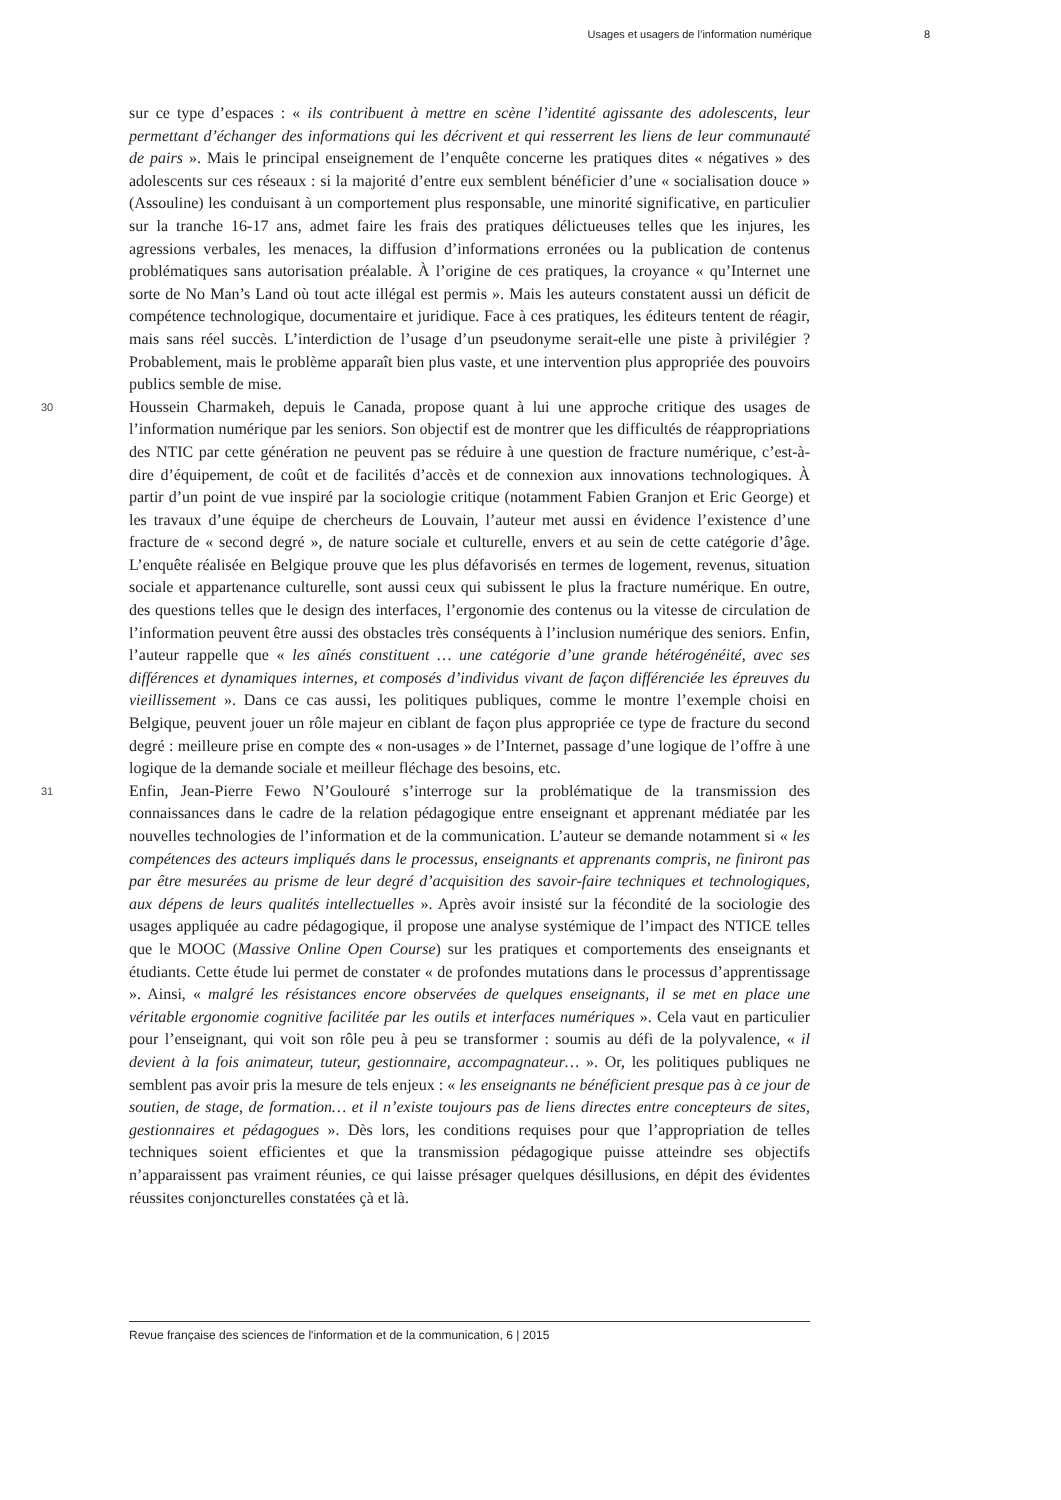Usages et usagers de l’information numérique 8
sur ce type d’espaces : « ils contribuent à mettre en scène l’identité agissante des adolescents, leur permettant d’échanger des informations qui les décrivent et qui resserrent les liens de leur communauté de pairs ». Mais le principal enseignement de l’enquête concerne les pratiques dites « négatives » des adolescents sur ces réseaux : si la majorité d’entre eux semblent bénéficier d’une « socialisation douce » (Assouline) les conduisant à un comportement plus responsable, une minorité significative, en particulier sur la tranche 16-17 ans, admet faire les frais des pratiques délictueuses telles que les injures, les agressions verbales, les menaces, la diffusion d’informations erronées ou la publication de contenus problématiques sans autorisation préalable. À l’origine de ces pratiques, la croyance « qu’Internet une sorte de No Man’s Land où tout acte illégal est permis ». Mais les auteurs constatent aussi un déficit de compétence technologique, documentaire et juridique. Face à ces pratiques, les éditeurs tentent de réagir, mais sans réel succès. L’interdiction de l’usage d’un pseudonyme serait-elle une piste à privilégier ? Probablement, mais le problème apparaît bien plus vaste, et une intervention plus appropriée des pouvoirs publics semble de mise.
30
Houssein Charmakeh, depuis le Canada, propose quant à lui une approche critique des usages de l’information numérique par les seniors. Son objectif est de montrer que les difficultés de réappropriations des NTIC par cette génération ne peuvent pas se réduire à une question de fracture numérique, c’est-à-dire d’équipement, de coût et de facilités d’accès et de connexion aux innovations technologiques. À partir d’un point de vue inspiré par la sociologie critique (notamment Fabien Granjon et Eric George) et les travaux d’une équipe de chercheurs de Louvain, l’auteur met aussi en évidence l’existence d’une fracture de « second degré », de nature sociale et culturelle, envers et au sein de cette catégorie d’âge. L’enquête réalisée en Belgique prouve que les plus défavorisés en termes de logement, revenus, situation sociale et appartenance culturelle, sont aussi ceux qui subissent le plus la fracture numérique. En outre, des questions telles que le design des interfaces, l’ergonomie des contenus ou la vitesse de circulation de l’information peuvent être aussi des obstacles très conséquents à l’inclusion numérique des seniors. Enfin, l’auteur rappelle que « les aînés constituent … une catégorie d’une grande hétérogénéité, avec ses différences et dynamiques internes, et composés d’individus vivant de façon différenciée les épreuves du vieillissement ». Dans ce cas aussi, les politiques publiques, comme le montre l’exemple choisi en Belgique, peuvent jouer un rôle majeur en ciblant de façon plus appropriée ce type de fracture du second degré : meilleure prise en compte des « non-usages » de l’Internet, passage d’une logique de l’offre à une logique de la demande sociale et meilleur fléchage des besoins, etc.
31
Enfin, Jean-Pierre Fewo N’Goulouré s’interroge sur la problématique de la transmission des connaissances dans le cadre de la relation pédagogique entre enseignant et apprenant médiatée par les nouvelles technologies de l’information et de la communication. L’auteur se demande notamment si « les compétences des acteurs impliqués dans le processus, enseignants et apprenants compris, ne finiront pas par être mesurées au prisme de leur degré d’acquisition des savoir-faire techniques et technologiques, aux dépens de leurs qualités intellectuelles ». Après avoir insisté sur la fécondité de la sociologie des usages appliquée au cadre pédagogique, il propose une analyse systémique de l’impact des NTICE telles que le MOOC (Massive Online Open Course) sur les pratiques et comportements des enseignants et étudiants. Cette étude lui permet de constater « de profondes mutations dans le processus d’apprentissage ». Ainsi, « malgré les résistances encore observées de quelques enseignants, il se met en place une véritable ergonomie cognitive facilitée par les outils et interfaces numériques ». Cela vaut en particulier pour l’enseignant, qui voit son rôle peu à peu se transformer : soumis au défi de la polyvalence, « il devient à la fois animateur, tuteur, gestionnaire, accompagnateur… ». Or, les politiques publiques ne semblent pas avoir pris la mesure de tels enjeux : « les enseignants ne bénéficient presque pas à ce jour de soutien, de stage, de formation… et il n’existe toujours pas de liens directes entre concepteurs de sites, gestionnaires et pédagogues ». Dès lors, les conditions requises pour que l’appropriation de telles techniques soient efficientes et que la transmission pédagogique puisse atteindre ses objectifs n’apparaissent pas vraiment réunies, ce qui laisse présager quelques désillusions, en dépit des évidentes réussites conjoncturelles constatées çà et là.
Revue française des sciences de l'information et de la communication, 6 | 2015